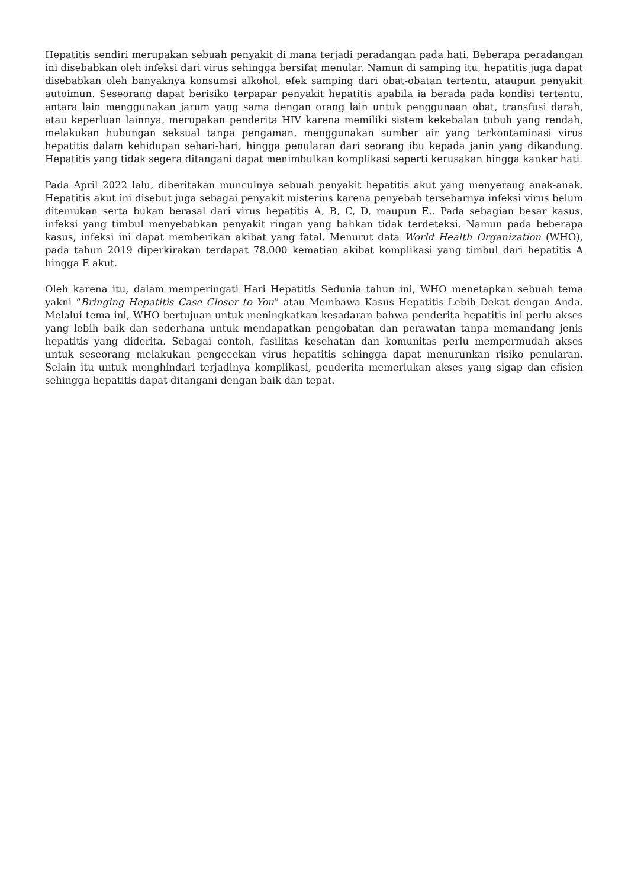Hepatitis sendiri merupakan sebuah penyakit di mana terjadi peradangan pada hati. Beberapa peradangan ini disebabkan oleh infeksi dari virus sehingga bersifat menular. Namun di samping itu, hepatitis juga dapat disebabkan oleh banyaknya konsumsi alkohol, efek samping dari obat-obatan tertentu, ataupun penyakit autoimun. Seseorang dapat berisiko terpapar penyakit hepatitis apabila ia berada pada kondisi tertentu, antara lain menggunakan jarum yang sama dengan orang lain untuk penggunaan obat, transfusi darah, atau keperluan lainnya, merupakan penderita HIV karena memiliki sistem kekebalan tubuh yang rendah, melakukan hubungan seksual tanpa pengaman, menggunakan sumber air yang terkontaminasi virus hepatitis dalam kehidupan sehari-hari, hingga penularan dari seorang ibu kepada janin yang dikandung. Hepatitis yang tidak segera ditangani dapat menimbulkan komplikasi seperti kerusakan hingga kanker hati.
Pada April 2022 lalu, diberitakan munculnya sebuah penyakit hepatitis akut yang menyerang anak-anak. Hepatitis akut ini disebut juga sebagai penyakit misterius karena penyebab tersebarnya infeksi virus belum ditemukan serta bukan berasal dari virus hepatitis A, B, C, D, maupun E.. Pada sebagian besar kasus, infeksi yang timbul menyebabkan penyakit ringan yang bahkan tidak terdeteksi. Namun pada beberapa kasus, infeksi ini dapat memberikan akibat yang fatal. Menurut data World Health Organization (WHO), pada tahun 2019 diperkirakan terdapat 78.000 kematian akibat komplikasi yang timbul dari hepatitis A hingga E akut.
Oleh karena itu, dalam memperingati Hari Hepatitis Sedunia tahun ini, WHO menetapkan sebuah tema yakni “Bringing Hepatitis Case Closer to You” atau Membawa Kasus Hepatitis Lebih Dekat dengan Anda. Melalui tema ini, WHO bertujuan untuk meningkatkan kesadaran bahwa penderita hepatitis ini perlu akses yang lebih baik dan sederhana untuk mendapatkan pengobatan dan perawatan tanpa memandang jenis hepatitis yang diderita. Sebagai contoh, fasilitas kesehatan dan komunitas perlu mempermudah akses untuk seseorang melakukan pengecekan virus hepatitis sehingga dapat menurunkan risiko penularan. Selain itu untuk menghindari terjadinya komplikasi, penderita memerlukan akses yang sigap dan efisien sehingga hepatitis dapat ditangani dengan baik dan tepat.